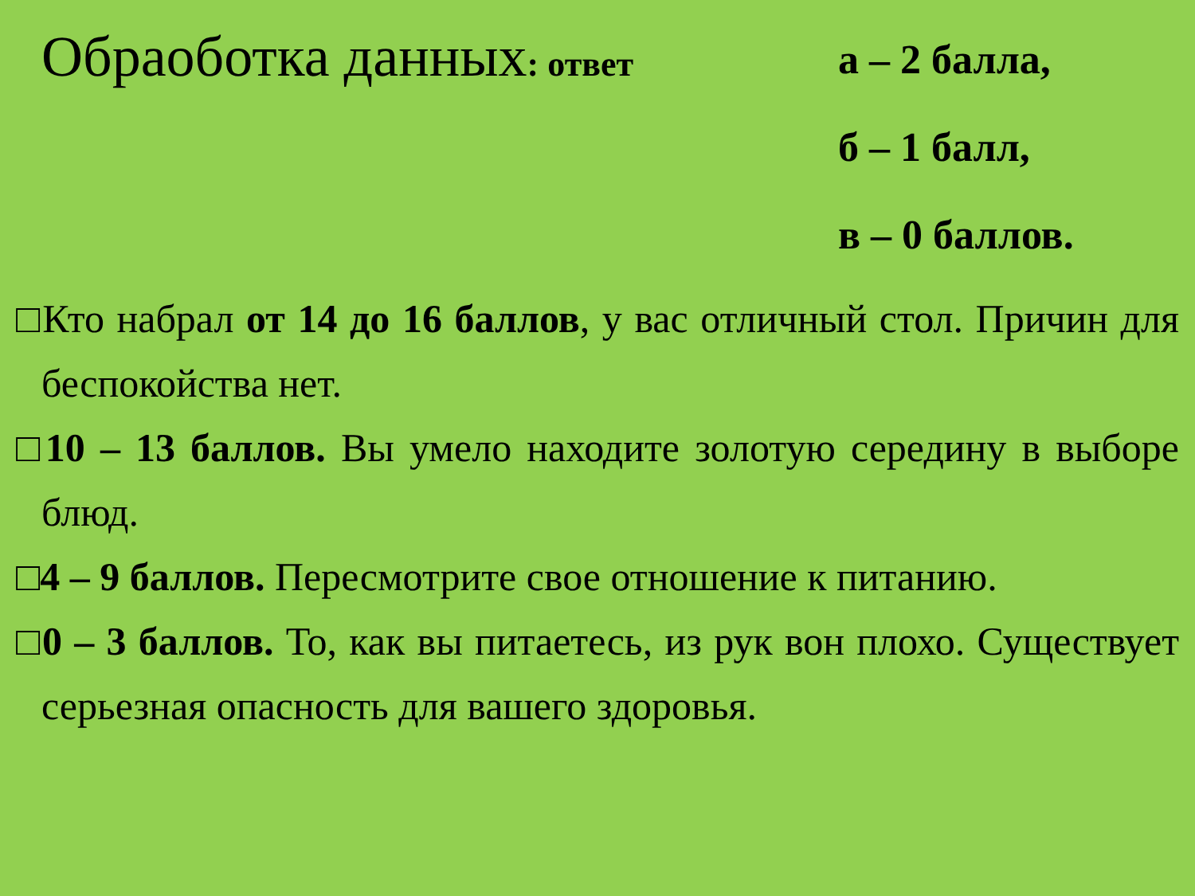Обраоботка данных: ответ
а – 2 балла,
б – 1 балл,
в – 0 баллов.
□Кто набрал от 14 до 16 баллов, у вас отличный стол. Причин для беспокойства нет.
□10 – 13 баллов. Вы умело находите золотую середину в выборе блюд.
□4 – 9 баллов. Пересмотрите свое отношение к питанию.
□0 – 3 баллов. То, как вы питаетесь, из рук вон плохо. Существует серьезная опасность для вашего здоровья.